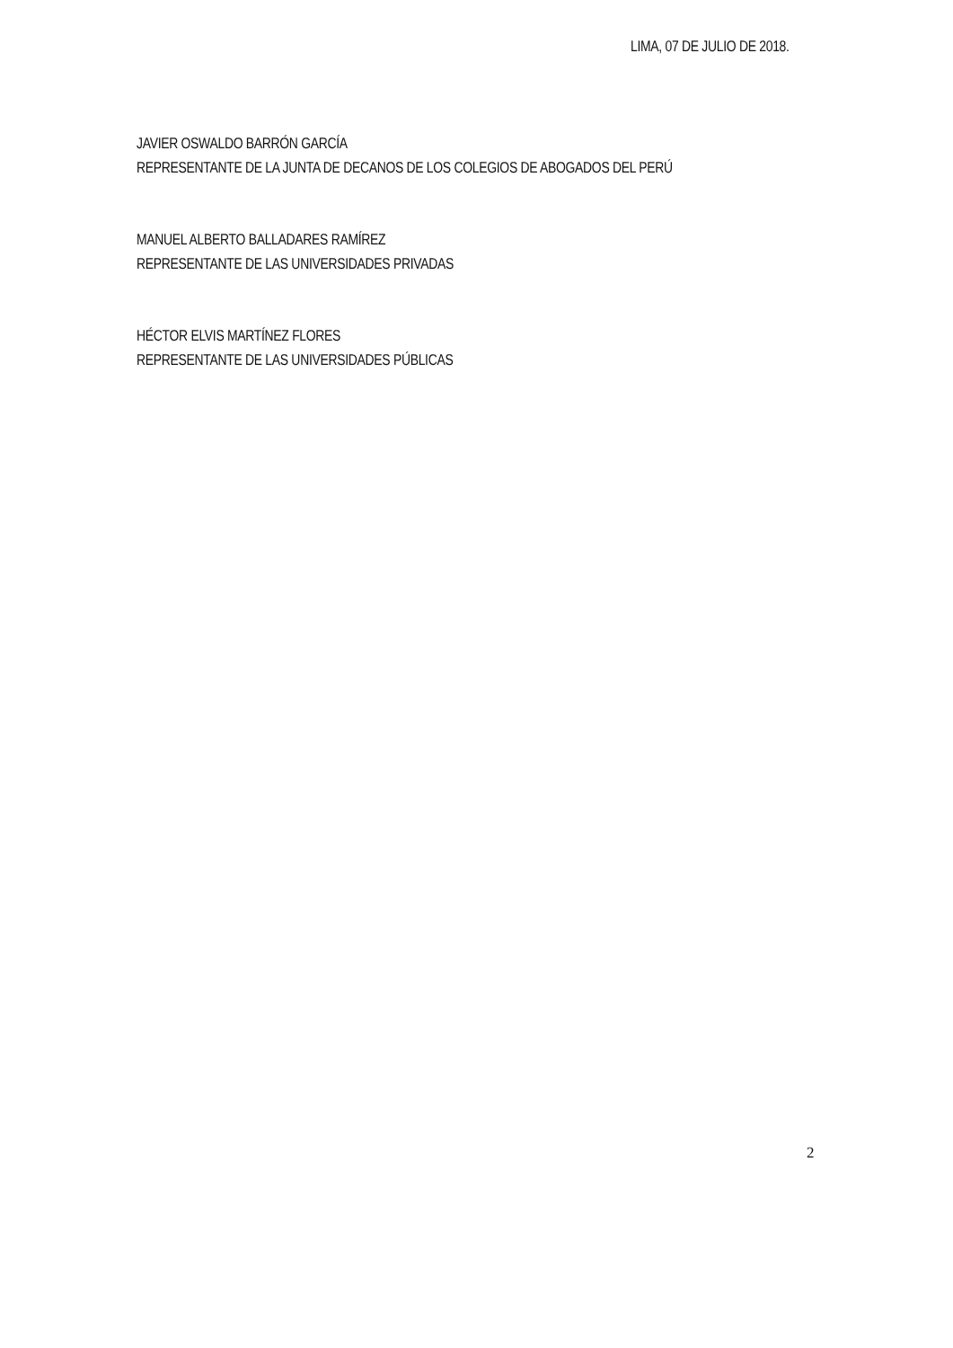LIMA, 07 DE JULIO DE 2018.
JAVIER OSWALDO BARRÓN GARCÍA
REPRESENTANTE DE LA JUNTA DE DECANOS DE LOS COLEGIOS DE ABOGADOS DEL PERÚ
MANUEL ALBERTO BALLADARES RAMÍREZ
REPRESENTANTE DE LAS UNIVERSIDADES PRIVADAS
HÉCTOR ELVIS MARTÍNEZ FLORES
REPRESENTANTE DE LAS UNIVERSIDADES PÚBLICAS
2